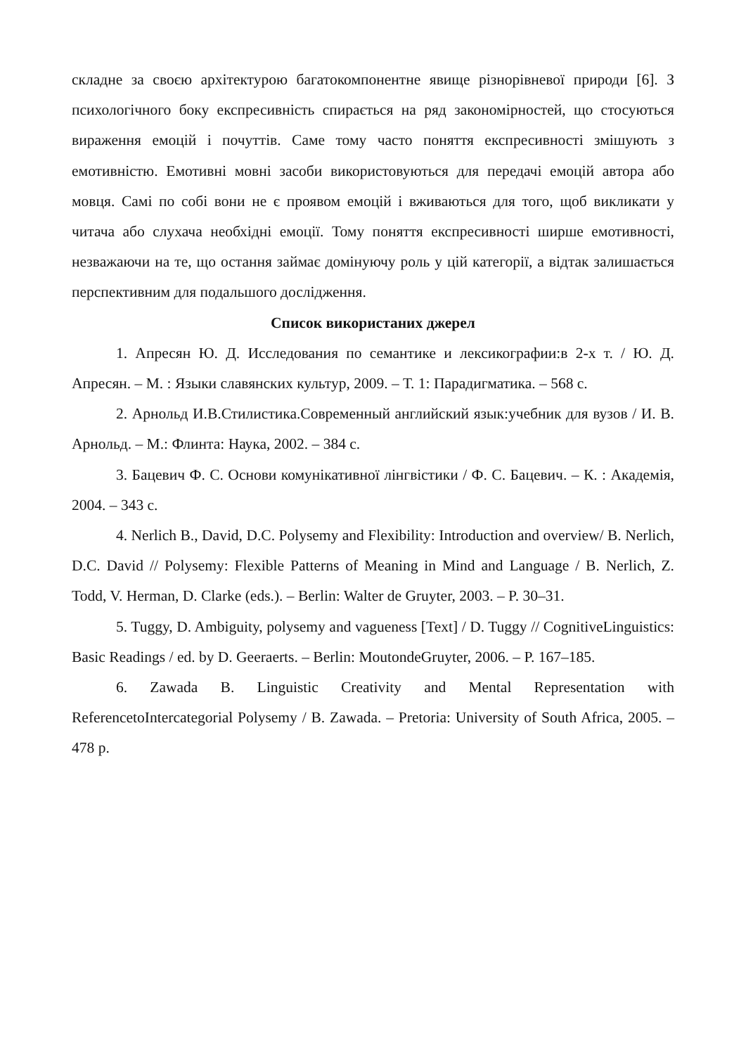складне за своєю архітектурою багатокомпонентне явище різнорівневої природи [6]. З психологічного боку експресивність спирається на ряд закономірностей, що стосуються вираження емоцій і почуттів. Саме тому часто поняття експресивності змішують з емотивністю. Емотивні мовні засоби використовуються для передачі емоцій автора або мовця. Самі по собі вони не є проявом емоцій і вживаються для того, щоб викликати у читача або слухача необхідні емоції. Тому поняття експресивності ширше емотивності, незважаючи на те, що остання займає домінуючу роль у цій категорії, а відтак залишається перспективним для подальшого дослідження.
Список використаних джерел
1. Апресян Ю. Д. Исследования по семантике и лексикографии:в 2-х т. / Ю. Д. Апресян. – М. : Языки славянских культур, 2009. – Т. 1: Парадигматика. – 568 с.
2. Арнольд И.В.Стилистика.Современный английский язык:учебник для вузов / И. В. Арнольд. – М.: Флинта: Наука, 2002. – 384 с.
3. Бацевич Ф. С. Основи комунікативної лінгвістики / Ф. С. Бацевич. – К. : Академія, 2004. – 343 с.
4. Nerlich B., David, D.C. Polysemy and Flexibility: Introduction and overview/ B. Nerlich, D.C. David // Polysemy: Flexible Patterns of Meaning in Mind and Language / B. Nerlich, Z. Todd, V. Herman, D. Clarke (eds.). – Berlin: Walter de Gruyter, 2003. – P. 30–31.
5. Tuggy, D. Ambiguity, polysemy and vagueness [Text] / D. Tuggy // CognitiveLinguistics: Basic Readings / ed. by D. Geeraerts. – Berlin: MoutondeGruyter, 2006. – P. 167–185.
6. Zawada B. Linguistic Creativity and Mental Representation with ReferencetoIntercategorial Polysemy / B. Zawada. – Pretoria: University of South Africa, 2005. – 478 p.